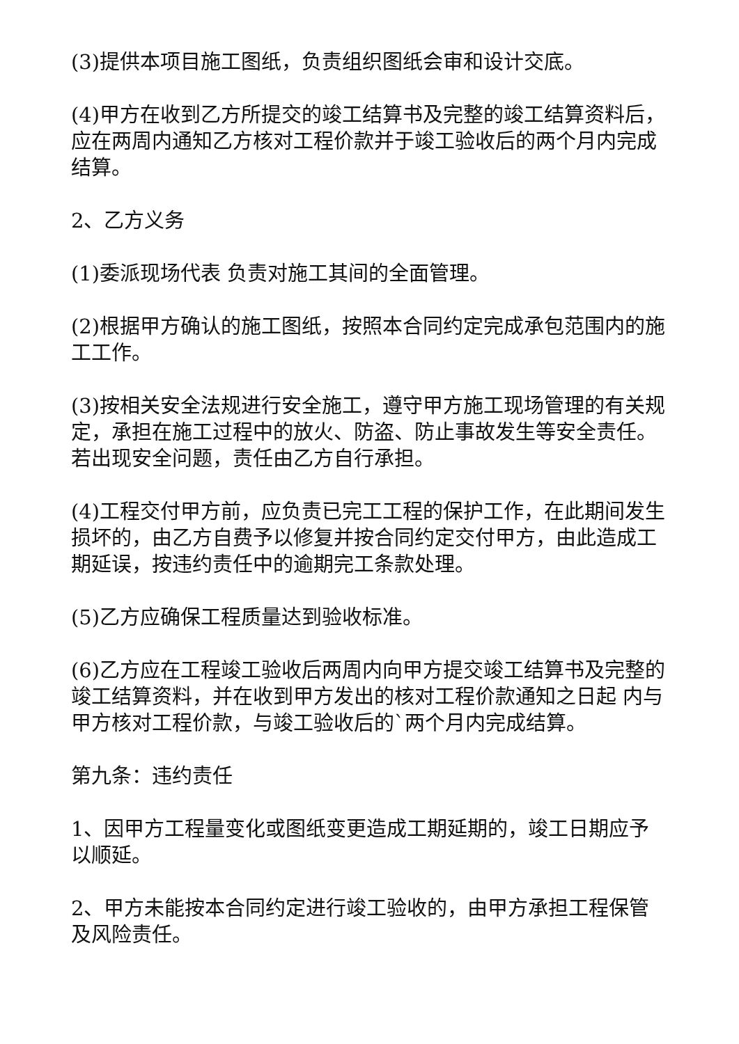(3)提供本项目施工图纸，负责组织图纸会审和设计交底。
(4)甲方在收到乙方所提交的竣工结算书及完整的竣工结算资料后，应在两周内通知乙方核对工程价款并于竣工验收后的两个月内完成结算。
2、乙方义务
(1)委派现场代表 负责对施工其间的全面管理。
(2)根据甲方确认的施工图纸，按照本合同约定完成承包范围内的施工工作。
(3)按相关安全法规进行安全施工，遵守甲方施工现场管理的有关规定，承担在施工过程中的放火、防盗、防止事故发生等安全责任。若出现安全问题，责任由乙方自行承担。
(4)工程交付甲方前，应负责已完工工程的保护工作，在此期间发生损坏的，由乙方自费予以修复并按合同约定交付甲方，由此造成工期延误，按违约责任中的逾期完工条款处理。
(5)乙方应确保工程质量达到验收标准。
(6)乙方应在工程竣工验收后两周内向甲方提交竣工结算书及完整的竣工结算资料，并在收到甲方发出的核对工程价款通知之日起 内与甲方核对工程价款，与竣工验收后的`两个月内完成结算。
第九条：违约责任
1、因甲方工程量变化或图纸变更造成工期延期的，竣工日期应予以顺延。
2、甲方未能按本合同约定进行竣工验收的，由甲方承担工程保管及风险责任。